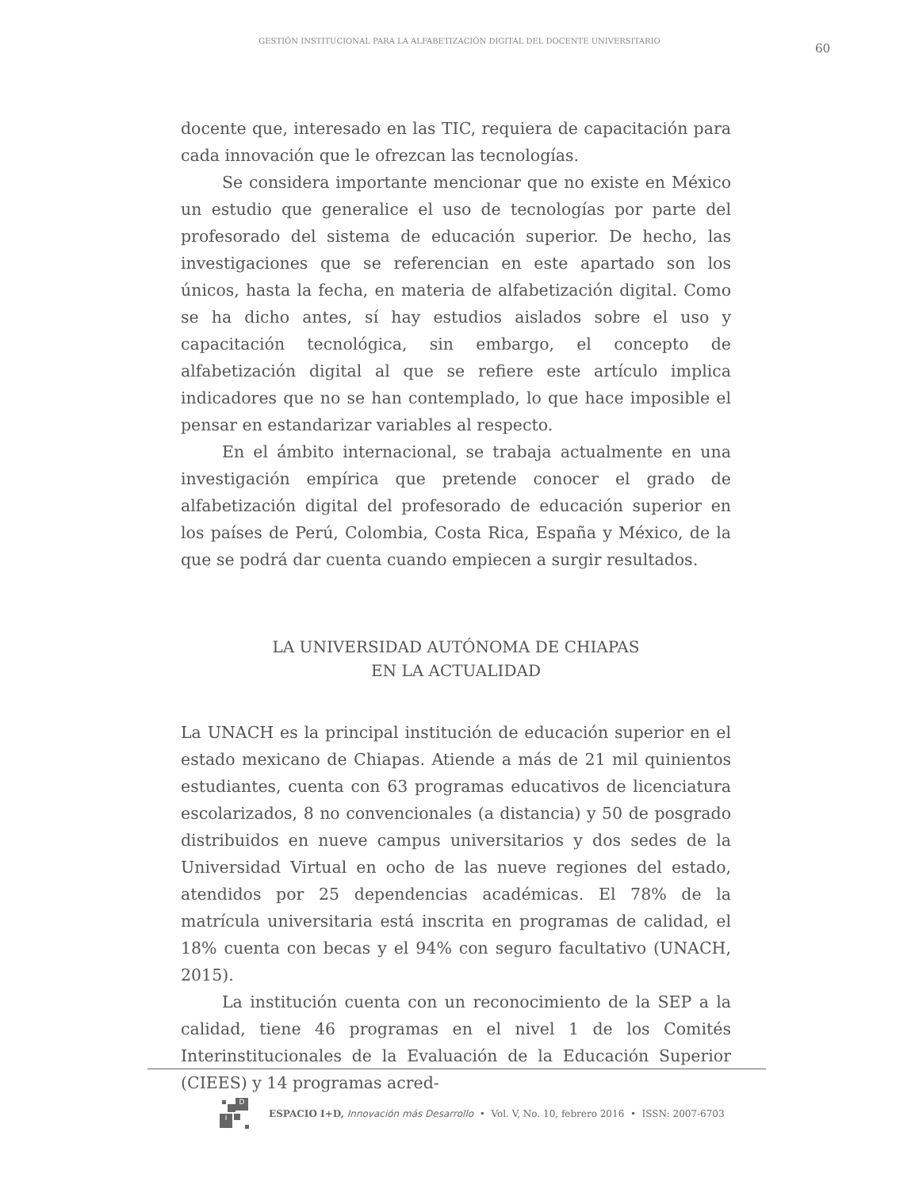GESTIÓN INSTITUCIONAL PARA LA ALFABETIZACIÓN DIGITAL DEL DOCENTE UNIVERSITARIO
60
docente que, interesado en las TIC, requiera de capacitación para cada innovación que le ofrezcan las tecnologías.
Se considera importante mencionar que no existe en México un estudio que generalice el uso de tecnologías por parte del profesorado del sistema de educación superior. De hecho, las investigaciones que se referencian en este apartado son los únicos, hasta la fecha, en materia de alfabetización digital. Como se ha dicho antes, sí hay estudios aislados sobre el uso y capacitación tecnológica, sin embargo, el concepto de alfabetización digital al que se refiere este artículo implica indicadores que no se han contemplado, lo que hace imposible el pensar en estandarizar variables al respecto.
En el ámbito internacional, se trabaja actualmente en una investigación empírica que pretende conocer el grado de alfabetización digital del profesorado de educación superior en los países de Perú, Colombia, Costa Rica, España y México, de la que se podrá dar cuenta cuando empiecen a surgir resultados.
LA UNIVERSIDAD AUTÓNOMA DE CHIAPAS
EN LA ACTUALIDAD
La UNACH es la principal institución de educación superior en el estado mexicano de Chiapas. Atiende a más de 21 mil quinientos estudiantes, cuenta con 63 programas educativos de licenciatura escolarizados, 8 no convencionales (a distancia) y 50 de posgrado distribuidos en nueve campus universitarios y dos sedes de la Universidad Virtual en ocho de las nueve regiones del estado, atendidos por 25 dependencias académicas. El 78% de la matrícula universitaria está inscrita en programas de calidad, el 18% cuenta con becas y el 94% con seguro facultativo (UNACH, 2015).
La institución cuenta con un reconocimiento de la SEP a la calidad, tiene 46 programas en el nivel 1 de los Comités Interinstitucionales de la Evaluación de la Educación Superior (CIEES) y 14 programas acred-
D
i
ESPACIO I+D, Innovación más Desarrollo • Vol. V, No. 10, febrero 2016 • ISSN: 2007-6703